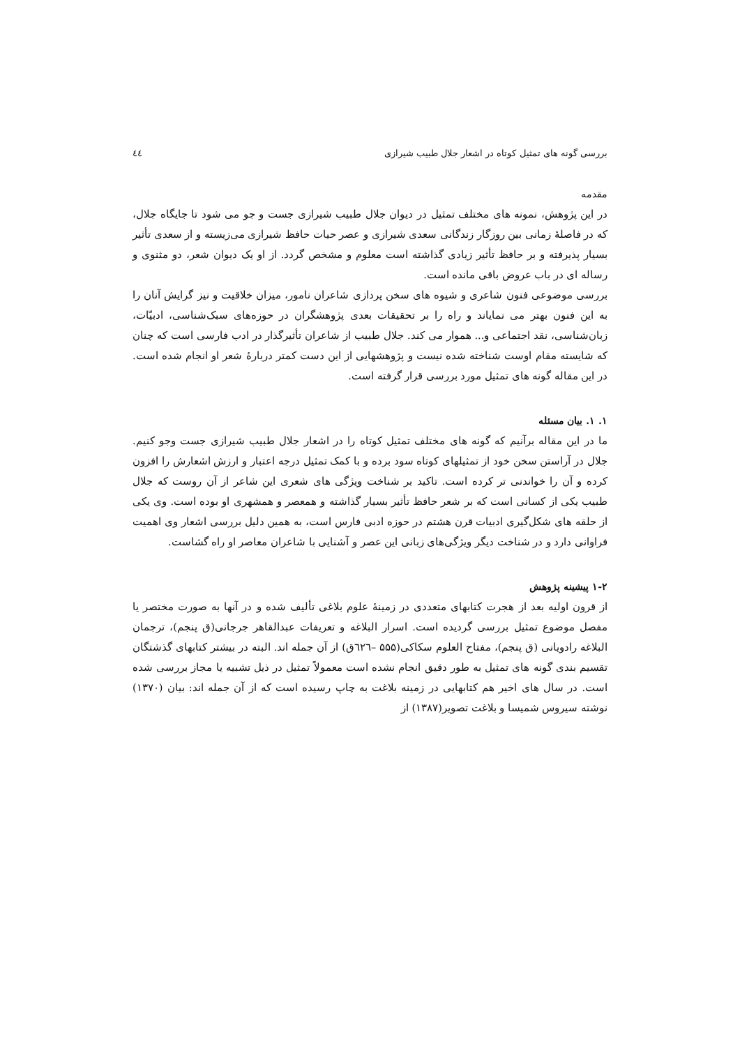بررسی گونه های تمثیل کوتاه در اشعار جلال طبیب شیرازی ٤٤
مقدمه
در این پژوهش، نمونه های مختلف تمثیل در دیوان جلال طبیب شیرازی جست و جو می شود تا جایگاه جلال، که در فاصلۀ زمانی بین روزگار زندگانی سعدی شیرازی و عصر حیات حافظ شیرازی می‌زیسته و از سعدی تأثیر بسیار پذیرفته و بر حافظ تأثیر زیادی گذاشته است معلوم و مشخص گردد. از او یک دیوان شعر، دو مثنوی و رساله ای در باب عروض باقی مانده است.
بررسی موضوعی فنون شاعری و شیوه های سخن پردازی شاعران نامور، میزان خلاقیت و نیز گرایش آنان را به این فنون بهتر می نمایاند و راه را بر تحقیقات بعدی پژوهشگران در حوزه‌های سبک‌شناسی، ادبیّات، زبان‌شناسی، نقد اجتماعی و... هموار می کند. جلال طبیب از شاعران تأثیرگذار در ادب فارسی است که چنان که شایسته مقام اوست شناخته شده نیست و پژوهشهایی از این دست کمتر دربارۀ شعر او انجام شده است. در این مقاله گونه های تمثیل مورد بررسی قرار گرفته است.
۱. ۱. بیان مسئله
ما در این مقاله برآنیم که گونه های مختلف تمثیل کوتاه را در اشعار جلال طبیب شیرازی جست وجو کنیم. جلال در آراستن سخن خود از تمثیلهای کوتاه سود برده و با کمک تمثیل درجه اعتبار و ارزش اشعارش را افزون کرده و آن را خواندنی تر کرده است. تاکید بر شناخت ویژگی های شعری این شاعر از آن روست که جلال طبیب یکی از کسانی است که بر شعر حافظ تأثیر بسیار گذاشته و همعصر و همشهری او بوده است. وی یکی از حلقه های شکل‌گیری ادبیات قرن هشتم در حوزه ادبی فارس است، به همین دلیل بررسی اشعار وی اهمیت فراوانی دارد و در شناخت دیگر ویژگی‌های زبانی این عصر و آشنایی با شاعران معاصر او راه گشاست.
۱-۲ پیشینه پژوهش
از قرون اولیه بعد از هجرت کتابهای متعددی در زمینۀ علوم بلاغی تألیف شده و در آنها به صورت مختصر یا مفصل موضوع تمثیل بررسی گردیده است. اسرار البلاغه و تعریفات عبدالقاهر جرجانی(ق پنجم)، ترجمان البلاغه رادویانی (ق پنجم)، مفتاح العلوم سکاکی(۵۵۵ –٦٢٦ق) از آن جمله اند. البته در بیشتر کتابهای گذشتگان تقسیم بندی گونه های تمثیل به طور دقیق انجام نشده است معمولاً تمثیل در ذیل تشبیه یا مجاز بررسی شده است. در سال های اخیر هم کتابهایی در زمینه بلاغت به چاپ رسیده است که از آن جمله اند: بیان (۱۳۷۰) نوشته سیروس شمیسا و بلاغت تصویر(۱۳۸۷) از